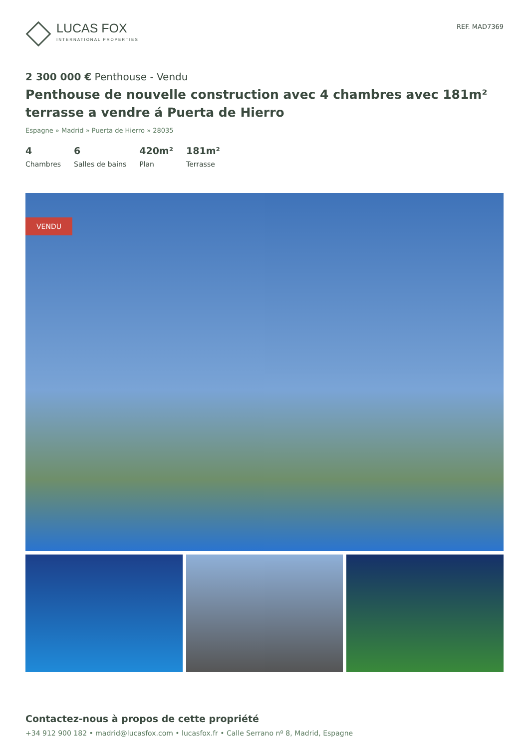LUCAS FOX
INTERNATIONAL PROPERTIES
REF. MAD7369
2 300 000 € Penthouse - Vendu
Penthouse de nouvelle construction avec 4 chambres avec 181m² terrasse a vendre á Puerta de Hierro
Espagne » Madrid » Puerta de Hierro » 28035
4
Chambres
6
Salles de bains
420m²
Plan
181m²
Terrasse
VENDU
Contactez-nous à propos de cette propriété
+34 912 900 182 • madrid@lucasfox.com • lucasfox.fr • Calle Serrano nº 8, Madrid, Espagne